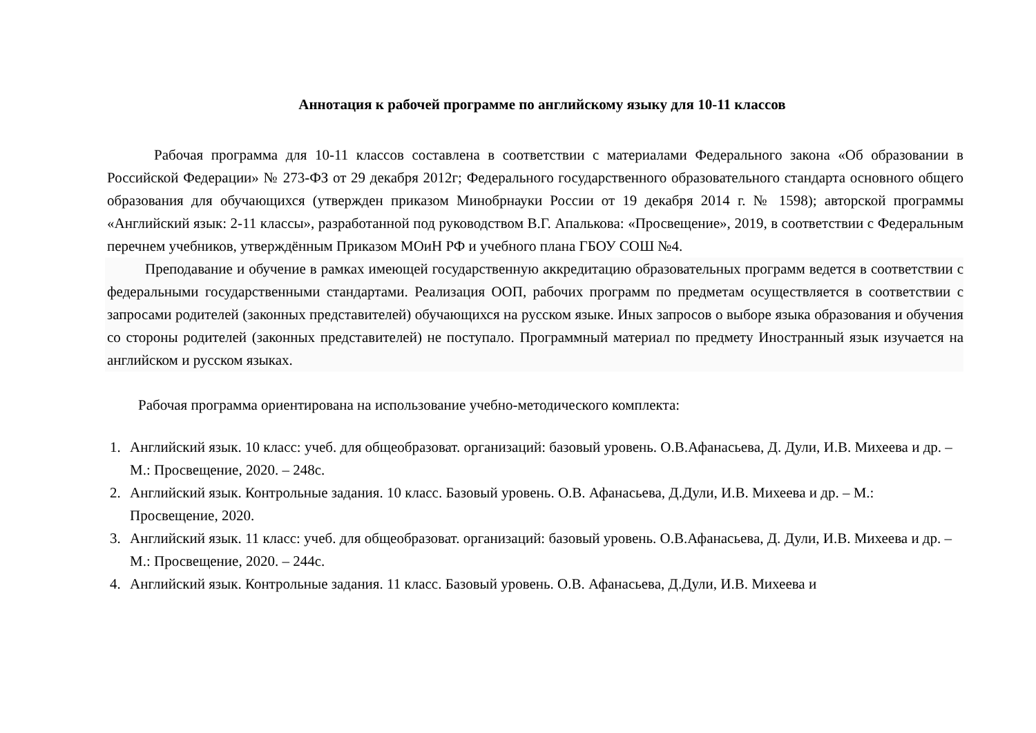Аннотация к рабочей программе по английскому языку для 10-11 классов
Рабочая программа для 10-11 классов составлена в соответствии с материалами Федерального закона «Об образовании в Российской Федерации» № 273-ФЗ от 29 декабря 2012г; Федерального государственного образовательного стандарта основного общего образования для обучающихся (утвержден приказом Минобрнауки России от 19 декабря 2014 г. № 1598); авторской программы «Английский язык: 2-11 классы», разработанной под руководством В.Г. Апалькова: «Просвещение», 2019, в соответствии с Федеральным перечнем учебников, утверждённым Приказом МОиН РФ и учебного плана ГБОУ СОШ №4.
Преподавание и обучение в рамках имеющей государственную аккредитацию образовательных программ ведется в соответствии с федеральными государственными стандартами. Реализация ООП, рабочих программ по предметам осуществляется в соответствии с запросами родителей (законных представителей) обучающихся на русском языке. Иных запросов о выборе языка образования и обучения со стороны родителей (законных представителей) не поступало. Программный материал по предмету Иностранный язык изучается на английском и русском языках.
Рабочая программа ориентирована на использование учебно-методического комплекта:
1. Английский язык. 10 класс: учеб. для общеобразоват. организаций: базовый уровень. О.В.Афанасьева, Д. Дули, И.В. Михеева и др. – М.: Просвещение, 2020. – 248с.
2. Английский язык. Контрольные задания. 10 класс. Базовый уровень. О.В. Афанасьева, Д.Дули, И.В. Михеева и др. – М.: Просвещение, 2020.
3. Английский язык. 11 класс: учеб. для общеобразоват. организаций: базовый уровень. О.В.Афанасьева, Д. Дули, И.В. Михеева и др. – М.: Просвещение, 2020. – 244с.
4. Английский язык. Контрольные задания. 11 класс. Базовый уровень. О.В. Афанасьева, Д.Дули, И.В. Михеева и